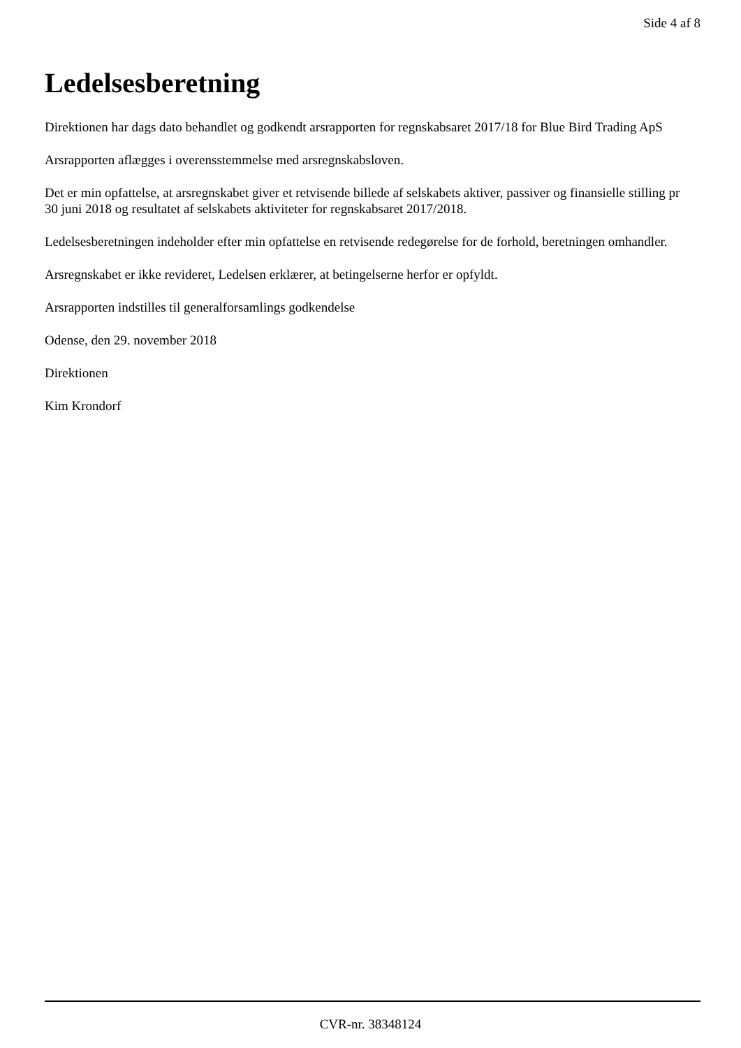Side 4 af 8
Ledelsesberetning
Direktionen har dags dato behandlet og godkendt arsrapporten for regnskabsaret 2017/18 for Blue Bird Trading ApS
Arsrapporten aflægges i overensstemmelse med arsregnskabsloven.
Det er min opfattelse, at arsregnskabet giver et retvisende billede af selskabets aktiver, passiver og finansielle stilling pr 30 juni 2018 og resultatet af selskabets aktiviteter for regnskabsaret 2017/2018.
Ledelsesberetningen indeholder efter min opfattelse en retvisende redegørelse for de forhold, beretningen omhandler.
Arsregnskabet er ikke revideret, Ledelsen erklærer, at betingelserne herfor er opfyldt.
Arsrapporten indstilles til generalforsamlings godkendelse
Odense, den 29. november 2018
Direktionen
Kim Krondorf
CVR-nr. 38348124